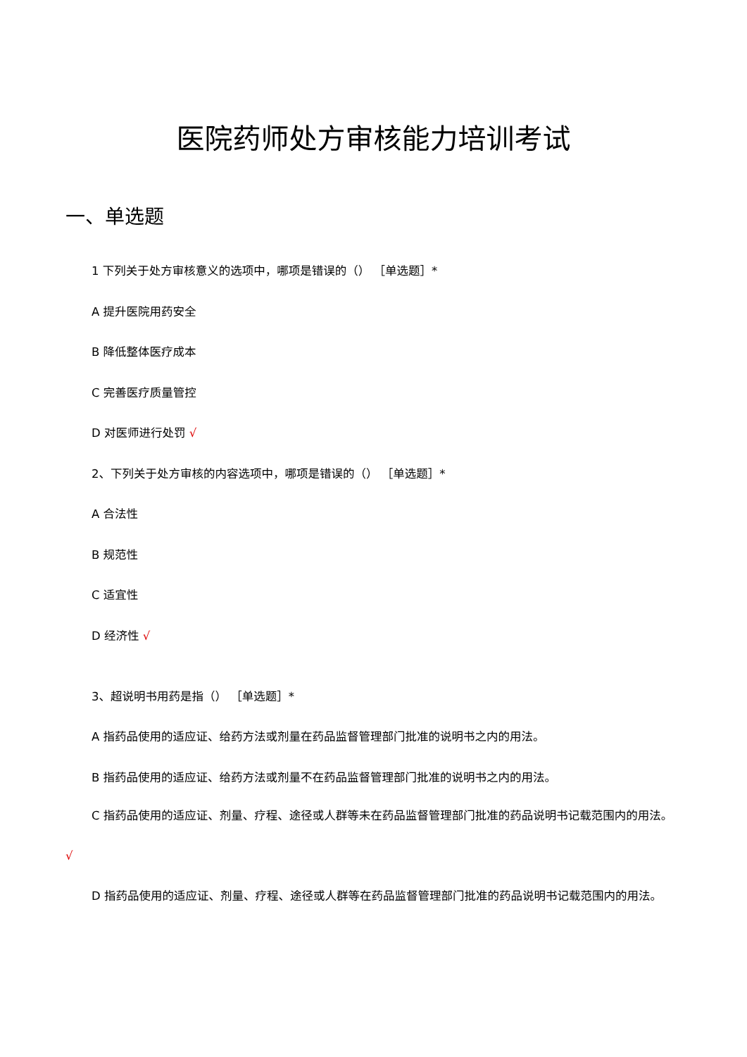医院药师处方审核能力培训考试
一、单选题
1 下列关于处方审核意义的选项中，哪项是错误的（） ［单选题］*
A 提升医院用药安全
B 降低整体医疗成本
C 完善医疗质量管控
D 对医师进行处罚 √
2、下列关于处方审核的内容选项中，哪项是错误的（） ［单选题］*
A 合法性
B 规范性
C 适宜性
D 经济性 √
3、超说明书用药是指（） ［单选题］*
A 指药品使用的适应证、给药方法或剂量在药品监督管理部门批准的说明书之内的用法。
B 指药品使用的适应证、给药方法或剂量不在药品监督管理部门批准的说明书之内的用法。
C 指药品使用的适应证、剂量、疗程、途径或人群等未在药品监督管理部门批准的药品说明书记载范围内的用法。 √
D 指药品使用的适应证、剂量、疗程、途径或人群等在药品监督管理部门批准的药品说明书记载范围内的用法。